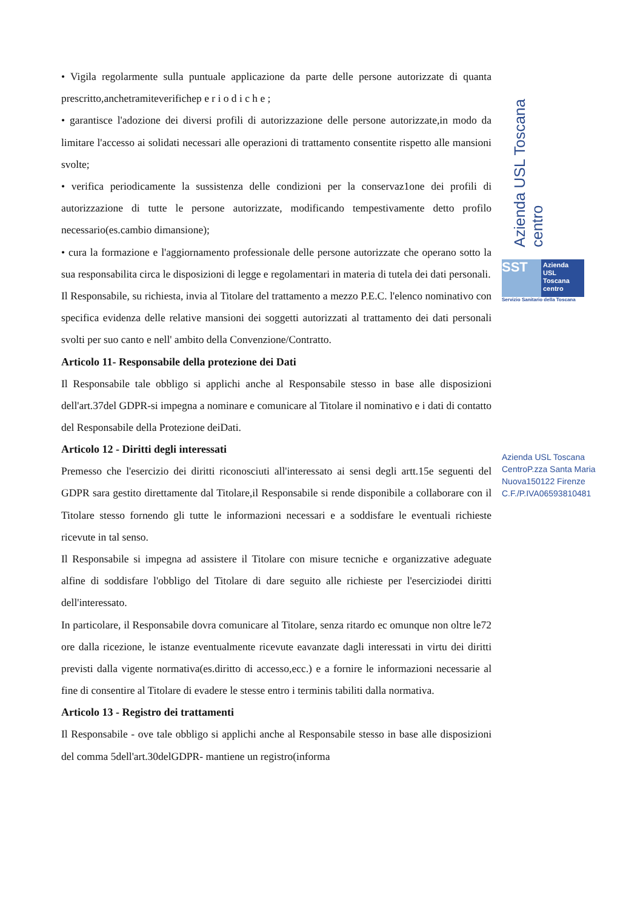• Vigila regolarmente sulla puntuale applicazione da parte delle persone autorizzate di quanta prescritto,anchetramiteverifichep e r i o d i c h e ;
• garantisce l'adozione dei diversi profili di autorizzazione delle persone autorizzate,in modo da limitare l'accesso ai solidati necessari alle operazioni di trattamento consentite rispetto alle mansioni svolte;
• verifica periodicamente la sussistenza delle condizioni per la conservaz1one dei profili di autorizzazione di tutte le persone autorizzate, modificando tempestivamente detto profilo necessario(es.cambio dimansione);
• cura la formazione e l'aggiornamento professionale delle persone autorizzate che operano sotto la sua responsabilita circa le disposizioni di legge e regolamentari in materia di tutela dei dati personali.
Il Responsabile, su richiesta, invia al Titolare del trattamento a mezzo P.E.C. l'elenco nominativo con specifica evidenza delle relative mansioni dei soggetti autorizzati al trattamento dei dati personali svolti per suo canto e nell' ambito della Convenzione/Contratto.
Articolo 11- Responsabile della protezione dei Dati
Il Responsabile tale obbligo si applichi anche al Responsabile stesso in base alle disposizioni dell'art.37del GDPR-si impegna a nominare e comunicare al Titolare il nominativo e i dati di contatto del Responsabile della Protezione deiDati.
Articolo 12 - Diritti degli interessati
Premesso che l'esercizio dei diritti riconosciuti all'interessato ai sensi degli artt.15e seguenti del GDPR sara gestito direttamente dal Titolare,il Responsabile si rende disponibile a collaborare con il Titolare stesso fornendo gli tutte le informazioni necessari e a soddisfare le eventuali richieste ricevute in tal senso.
Il Responsabile si impegna ad assistere il Titolare con misure tecniche e organizzative adeguate alfine di soddisfare l'obbligo del Titolare di dare seguito alle richieste per l'eserciziodei diritti dell'interessato.
In particolare, il Responsabile dovra comunicare al Titolare, senza ritardo ec omunque non oltre le72 ore dalla ricezione, le istanze eventualmente ricevute eavanzate dagli interessati in virtu dei diritti previsti dalla vigente normativa(es.diritto di accesso,ecc.) e a fornire le informazioni necessarie al fine di consentire al Titolare di evadere le stesse entro i terminis tabiliti dalla normativa.
Articolo 13 - Registro dei trattamenti
Il Responsabile - ove tale obbligo si applichi anche al Responsabile stesso in base alle disposizioni del comma 5dell'art.30delGDPR- mantiene un registro(informa
Azienda USL Toscana centro
SST
Azienda USL Toscana centro
Servizio Sanitario della Toscana
Azienda USL Toscana CentroP.zza Santa Maria Nuova150122 Firenze C.F./P.IVA06593810481